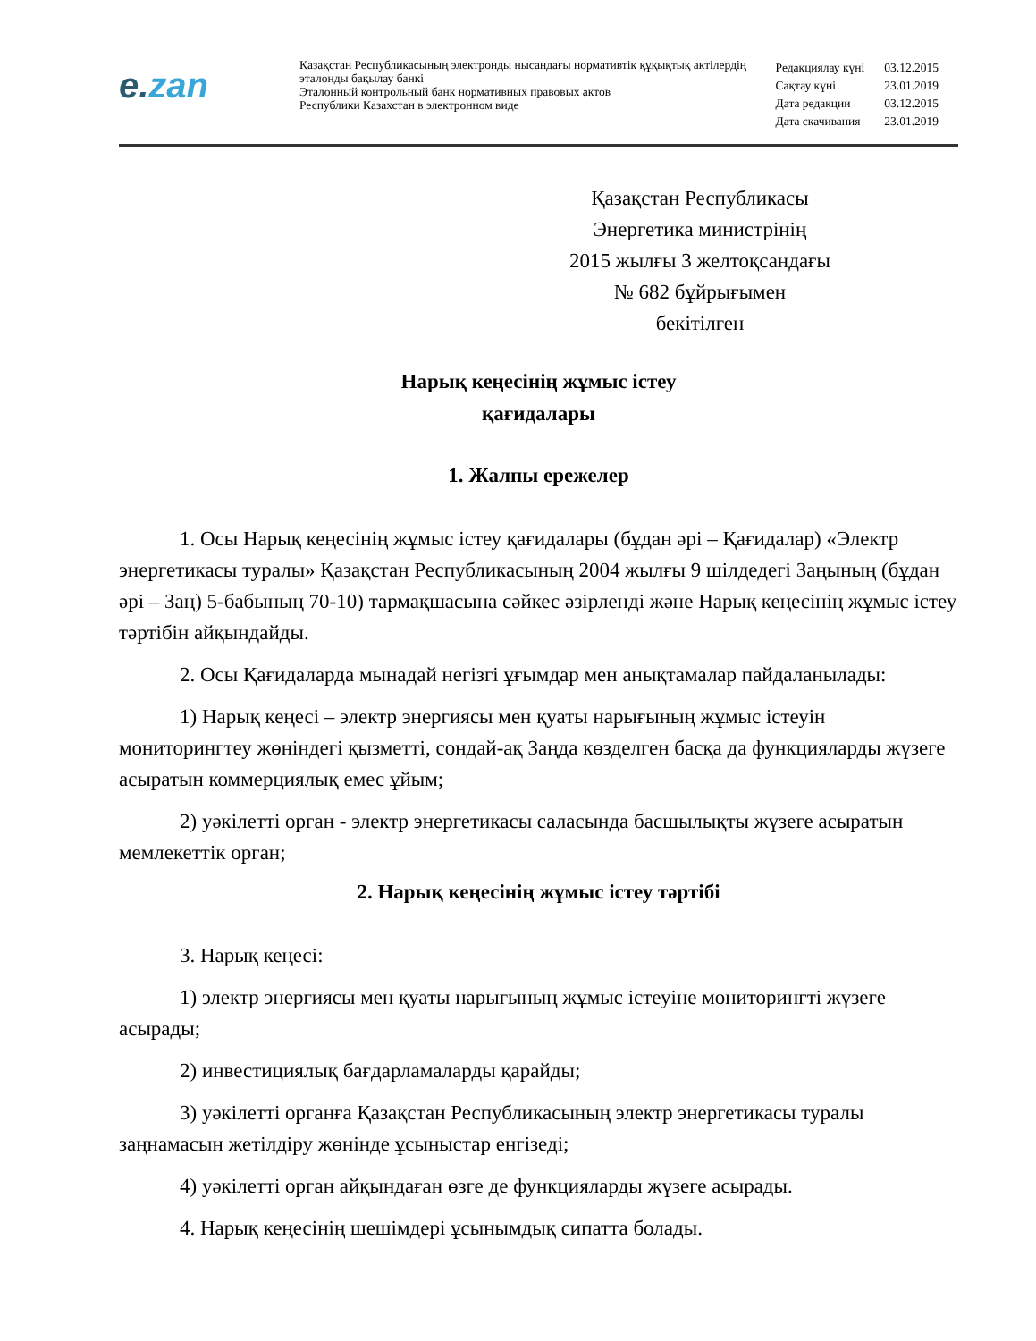e.zan
Қазақстан Республикасының электронды нысандағы нормативтік құқықтық актілердің эталонды бақылау банкі
Эталонный контрольный банк нормативных правовых актов
Республики Казахстан в электронном виде
| Редакциялау күні | 03.12.2015 |
| Сақтау күні | 23.01.2019 |
| Дата редакции | 03.12.2015 |
| Дата скачивания | 23.01.2019 |
Қазақстан Республикасы
Энергетика министрінің
2015 жылғы 3 желтоқсандағы
№ 682 бұйрығымен
бекітілген
Нарық кеңесінің жұмыс істеу
қағидалары
1. Жалпы ережелер
1. Осы Нарық кеңесінің жұмыс істеу қағидалары (бұдан әрі – Қағидалар) «Электр энергетикасы туралы» Қазақстан Республикасының 2004 жылғы 9 шілдедегі Заңының (бұдан әрі – Заң) 5-бабының 70-10) тармақшасына сәйкес әзірленді және Нарық кеңесінің жұмыс істеу тәртібін айқындайды.
2. Осы Қағидаларда мынадай негізгі ұғымдар мен анықтамалар пайдаланылады:
1) Нарық кеңесі – электр энергиясы мен қуаты нарығының жұмыс істеуін мониторингтеу жөніндегі қызметті, сондай-ақ Заңда көзделген басқа да функцияларды жүзеге асыратын коммерциялық емес ұйым;
2) уәкілетті орган - электр энергетикасы саласында басшылықты жүзеге асыратын мемлекеттік орган;
2. Нарық кеңесінің жұмыс істеу тәртібі
3. Нарық кеңесі:
1) электр энергиясы мен қуаты нарығының жұмыс істеуіне мониторингті жүзеге асырады;
2) инвестициялық бағдарламаларды қарайды;
3) уәкілетті органға Қазақстан Республикасының электр энергетикасы туралы заңнамасын жетілдіру жөнінде ұсыныстар енгізеді;
4) уәкілетті орган айқындаған өзге де функцияларды жүзеге асырады.
4. Нарық кеңесінің шешімдері ұсынымдық сипатта болады.